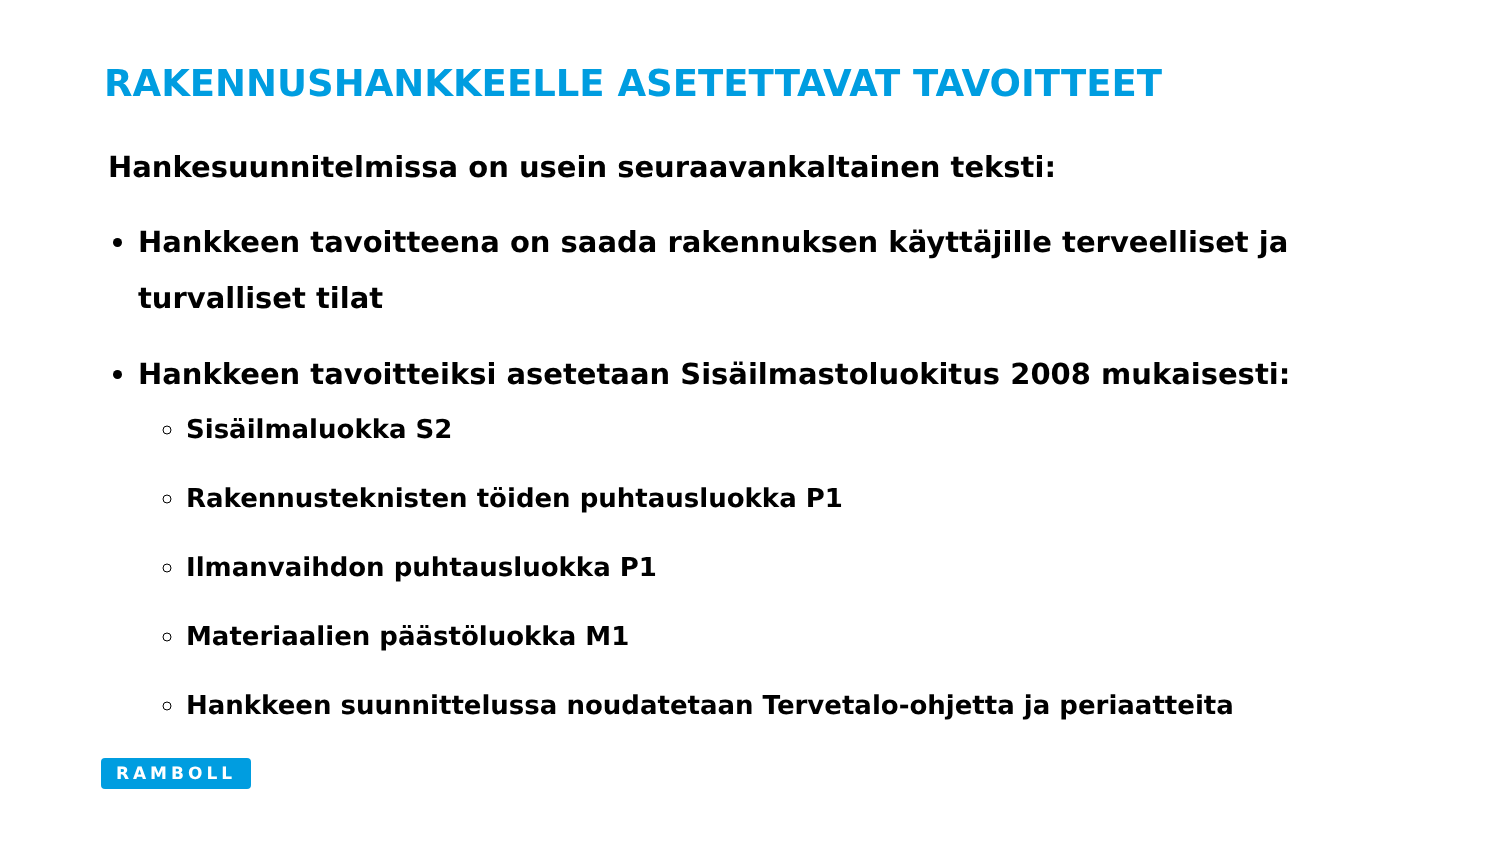RAKENNUSHANKKEELLE ASETETTAVAT TAVOITTEET
Hankesuunnitelmissa on usein seuraavankaltainen teksti:
Hankkeen tavoitteena on saada rakennuksen käyttäjille terveelliset ja turvalliset tilat
Hankkeen tavoitteiksi asetetaan Sisäilmastoluokitus 2008 mukaisesti:
Sisäilmaluokka S2
Rakennusteknisten töiden puhtausluokka P1
Ilmanvaihdon puhtausluokka P1
Materiaalien päästöluokka M1
Hankkeen suunnittelussa noudatetaan Tervetalo-ohjetta ja periaatteita
RAMBOLL